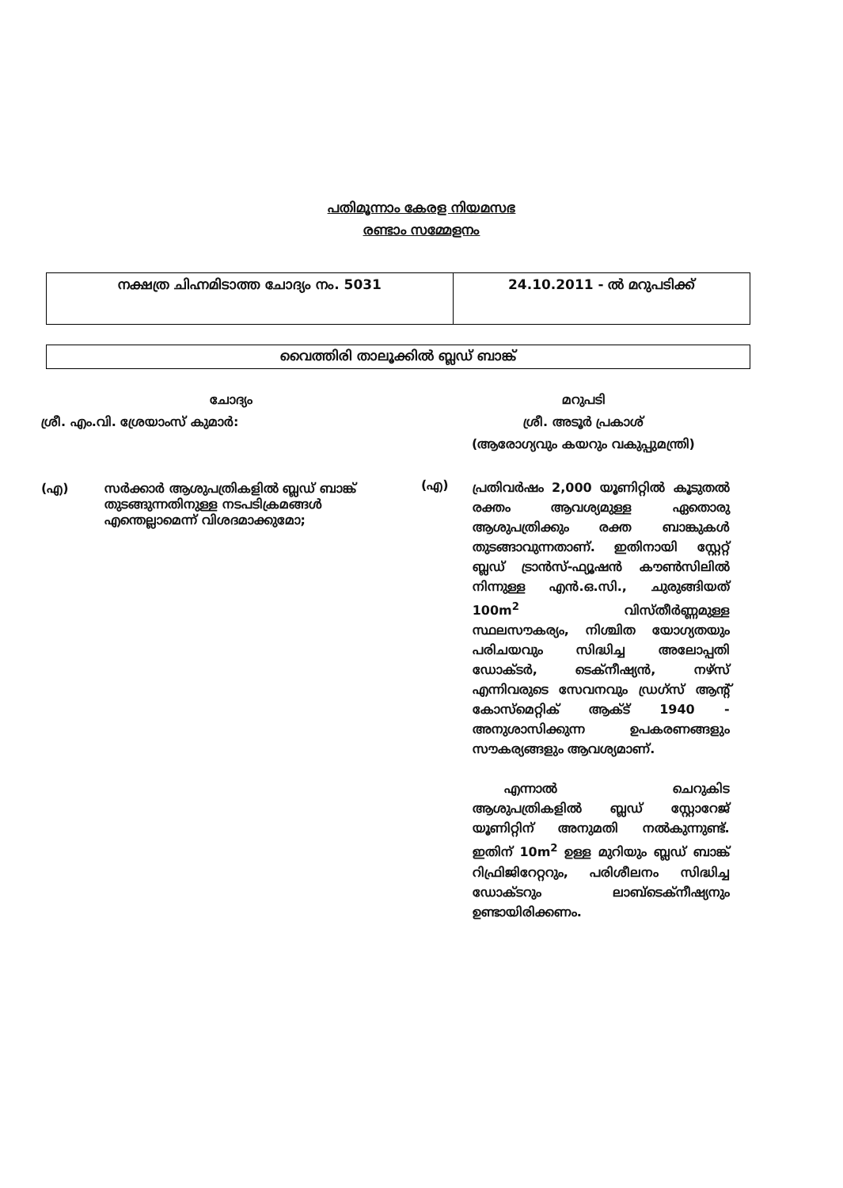പതിമൂന്നാം കേരള നിയമസഭ
രണ്ടാം സമ്മേളനം
| നക്ഷത്ര ചിഹ്നമിടാത്ത ചോദ്യം നം. 5031 | 24.10.2011 - ൽ മറുപടിക്ക് |
വൈത്തിരി താലൂക്കിൽ ബ്ലഡ് ബാങ്ക്
ചോദ്യം
ശ്രീ. എം.വി. ശ്രേയാംസ് കുമാർ:
(എ) സർക്കാർ ആശുപത്രികളിൽ ബ്ലഡ് ബാങ്ക് തുടങ്ങുന്നതിനുള്ള നടപടിക്രമങ്ങൾ എന്തെല്ലാമെന്ന് വിശദമാക്കുമോ;
മറുപടി
ശ്രീ. അടൂർ പ്രകാശ്
(ആരോഗ്യവും കയറും വകുപ്പുമന്ത്രി)
(എ)
പ്രതിവർഷം 2,000 യൂണിറ്റിൽ കൂടുതൽ രക്തം ആവശ്യമുള്ള ഏതൊരു ആശുപത്രിക്കും രക്ത ബാങ്കുകൾ തുടങ്ങാവുന്നതാണ്. ഇതിനായി സ്റ്റേറ്റ് ബ്ലഡ് ട്രാൻസ്-ഫ്യൂഷൻ കൗൺസിലിൽ നിന്നുള്ള എൻ.ഒ.സി., ചുരുങ്ങിയത് 100m<sup>2</sup> വിസ്തീർണ്ണമുള്ള സ്ഥലസൗകര്യം, നിശ്ചിത യോഗ്യതയും പരിചയവും സിദ്ധിച്ച അലോപ്പതി ഡോക്ടർ, ടെക്നീഷ്യൻ, നഴ്സ് എന്നിവരുടെ സേവനവും ഡ്രഗ്സ് ആന്റ് കോസ്മെറ്റിക് ആക്ട് 1940 - അനുശാസിക്കുന്ന ഉപകരണങ്ങളും സൗകര്യങ്ങളും ആവശ്യമാണ്.
എന്നാൽ ചെറുകിട ആശുപത്രികളിൽ ബ്ലഡ് സ്റ്റോറേജ് യൂണിറ്റിന് അനുമതി നൽകുന്നുണ്ട്. ഇതിന് 10m<sup>2</sup> ഉള്ള മുറിയും ബ്ലഡ് ബാങ്ക് റിഫ്രിജിറേറ്ററും, പരിശീലനം സിദ്ധിച്ച ഡോക്ടറും ലാബ്ടെക്നീഷ്യനും ഉണ്ടായിരിക്കണം.